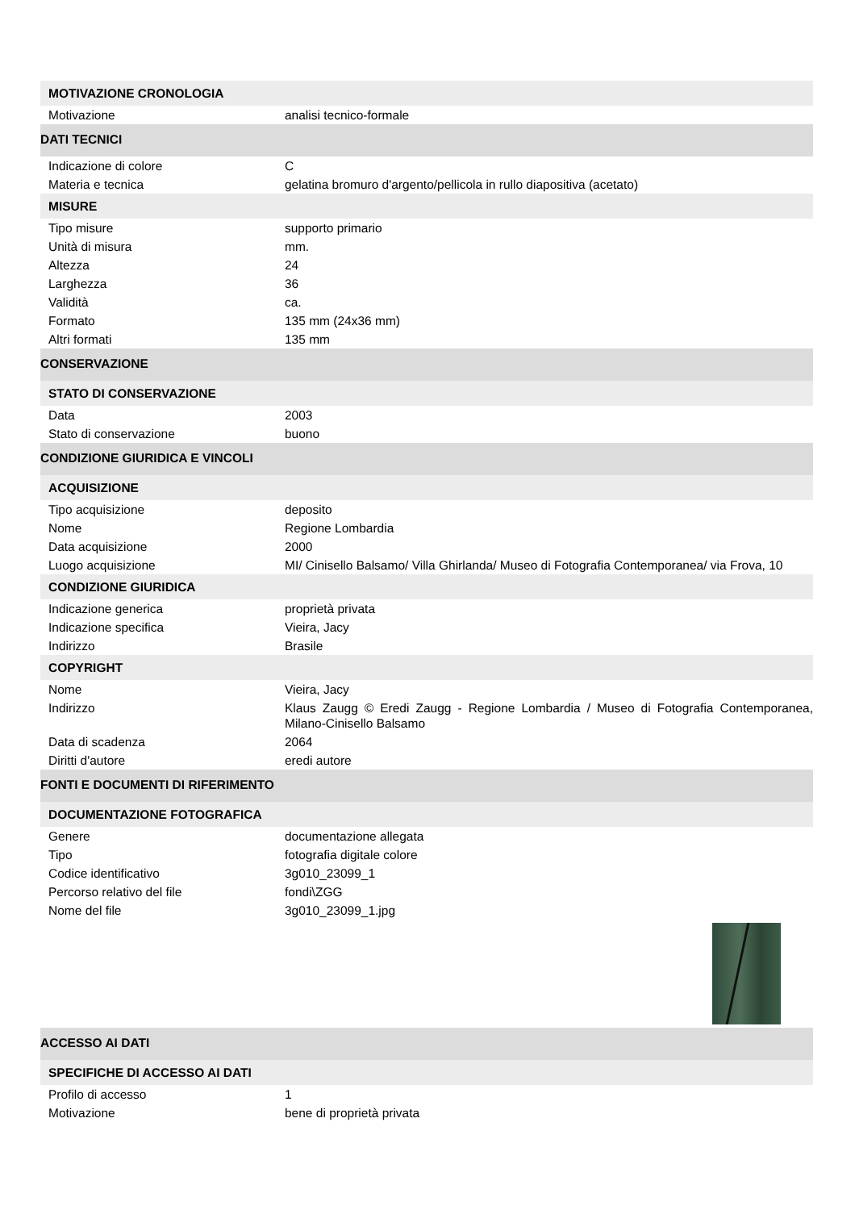| MOTIVAZIONE CRONOLOGIA | |
| --- | --- |
| Motivazione | analisi tecnico-formale |
| DATI TECNICI | |
| Indicazione di colore | C |
| Materia e tecnica | gelatina bromuro d'argento/pellicola in rullo diapositiva (acetato) |
| MISURE | |
| Tipo misure | supporto primario |
| Unità di misura | mm. |
| Altezza | 24 |
| Larghezza | 36 |
| Validità | ca. |
| Formato | 135 mm (24x36 mm) |
| Altri formati | 135 mm |
| CONSERVAZIONE | |
| STATO DI CONSERVAZIONE | |
| Data | 2003 |
| Stato di conservazione | buono |
| CONDIZIONE GIURIDICA E VINCOLI | |
| ACQUISIZIONE | |
| Tipo acquisizione | deposito |
| Nome | Regione Lombardia |
| Data acquisizione | 2000 |
| Luogo acquisizione | MI/ Cinisello Balsamo/ Villa Ghirlanda/ Museo di Fotografia Contemporanea/ via Frova, 10 |
| CONDIZIONE GIURIDICA | |
| Indicazione generica | proprietà privata |
| Indicazione specifica | Vieira, Jacy |
| Indirizzo | Brasile |
| COPYRIGHT | |
| Nome | Vieira, Jacy |
| Indirizzo | Klaus Zaugg © Eredi Zaugg - Regione Lombardia / Museo di Fotografia Contemporanea, Milano-Cinisello Balsamo |
| Data di scadenza | 2064 |
| Diritti d'autore | eredi autore |
| FONTI E DOCUMENTI DI RIFERIMENTO | |
| DOCUMENTAZIONE FOTOGRAFICA | |
| Genere | documentazione allegata |
| Tipo | fotografia digitale colore |
| Codice identificativo | 3g010_23099_1 |
| Percorso relativo del file | fondi\ZGG |
| Nome del file | 3g010_23099_1.jpg |
| ACCESSO AI DATI | |
| SPECIFICHE DI ACCESSO AI DATI | |
| Profilo di accesso | 1 |
| Motivazione | bene di proprietà privata |